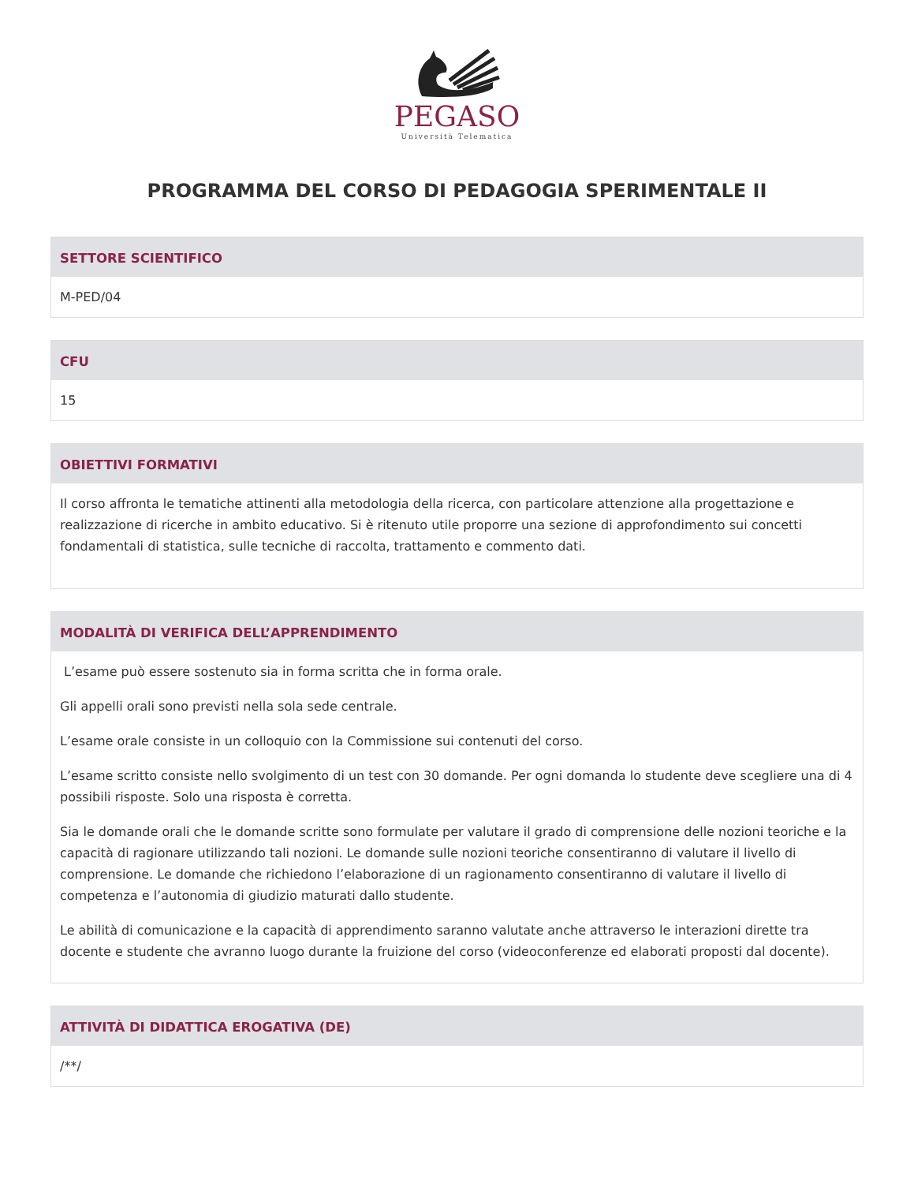PEGASO
Università Telematica
PROGRAMMA DEL CORSO DI PEDAGOGIA SPERIMENTALE II
SETTORE SCIENTIFICO
M-PED/04
CFU
15
OBIETTIVI FORMATIVI
Il corso affronta le tematiche attinenti alla metodologia della ricerca, con particolare attenzione alla progettazione e realizzazione di ricerche in ambito educativo. Si è ritenuto utile proporre una sezione di approfondimento sui concetti fondamentali di statistica, sulle tecniche di raccolta, trattamento e commento dati.
MODALITÀ DI VERIFICA DELL’APPRENDIMENTO
L’esame può essere sostenuto sia in forma scritta che in forma orale.
Gli appelli orali sono previsti nella sola sede centrale.
L’esame orale consiste in un colloquio con la Commissione sui contenuti del corso.
L’esame scritto consiste nello svolgimento di un test con 30 domande. Per ogni domanda lo studente deve scegliere una di 4 possibili risposte. Solo una risposta è corretta.
Sia le domande orali che le domande scritte sono formulate per valutare il grado di comprensione delle nozioni teoriche e la capacità di ragionare utilizzando tali nozioni. Le domande sulle nozioni teoriche consentiranno di valutare il livello di comprensione. Le domande che richiedono l’elaborazione di un ragionamento consentiranno di valutare il livello di competenza e l’autonomia di giudizio maturati dallo studente.
Le abilità di comunicazione e la capacità di apprendimento saranno valutate anche attraverso le interazioni dirette tra docente e studente che avranno luogo durante la fruizione del corso (videoconferenze ed elaborati proposti dal docente).
ATTIVITÀ DI DIDATTICA EROGATIVA (DE)
/**/